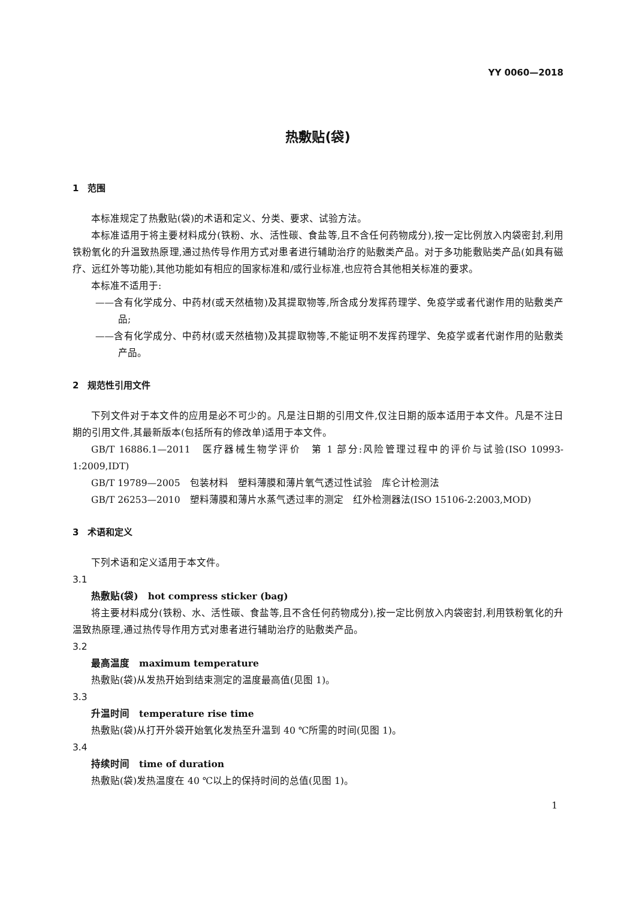YY 0060—2018
热敷贴(袋)
1　范围
本标准规定了热敷贴(袋)的术语和定义、分类、要求、试验方法。
本标准适用于将主要材料成分(铁粉、水、活性碳、食盐等,且不含任何药物成分),按一定比例放入内袋密封,利用铁粉氧化的升温致热原理,通过热传导作用方式对患者进行辅助治疗的贴敷类产品。对于多功能敷贴类产品(如具有磁疗、远红外等功能),其他功能如有相应的国家标准和/或行业标准,也应符合其他相关标准的要求。
本标准不适用于:
——含有化学成分、中药材(或天然植物)及其提取物等,所含成分发挥药理学、免疫学或者代谢作用的贴敷类产品;
——含有化学成分、中药材(或天然植物)及其提取物等,不能证明不发挥药理学、免疫学或者代谢作用的贴敷类产品。
2　规范性引用文件
下列文件对于本文件的应用是必不可少的。凡是注日期的引用文件,仅注日期的版本适用于本文件。凡是不注日期的引用文件,其最新版本(包括所有的修改单)适用于本文件。
GB/T 16886.1—2011　医疗器械生物学评价　第 1 部分:风险管理过程中的评价与试验(ISO 10993-1:2009,IDT)
GB/T 19789—2005　包装材料　塑料薄膜和薄片氧气透过性试验　库仑计检测法
GB/T 26253—2010　塑料薄膜和薄片水蒸气透过率的测定　红外检测器法(ISO 15106-2:2003,MOD)
3　术语和定义
下列术语和定义适用于本文件。
3.1
热敷贴(袋)　hot compress sticker (bag)
将主要材料成分(铁粉、水、活性碳、食盐等,且不含任何药物成分),按一定比例放入内袋密封,利用铁粉氧化的升温致热原理,通过热传导作用方式对患者进行辅助治疗的贴敷类产品。
3.2
最高温度　maximum temperature
热敷贴(袋)从发热开始到结束测定的温度最高值(见图 1)。
3.3
升温时间　temperature rise time
热敷贴(袋)从打开外袋开始氧化发热至升温到 40 ℃所需的时间(见图 1)。
3.4
持续时间　time of duration
热敷贴(袋)发热温度在 40 ℃以上的保持时间的总值(见图 1)。
1